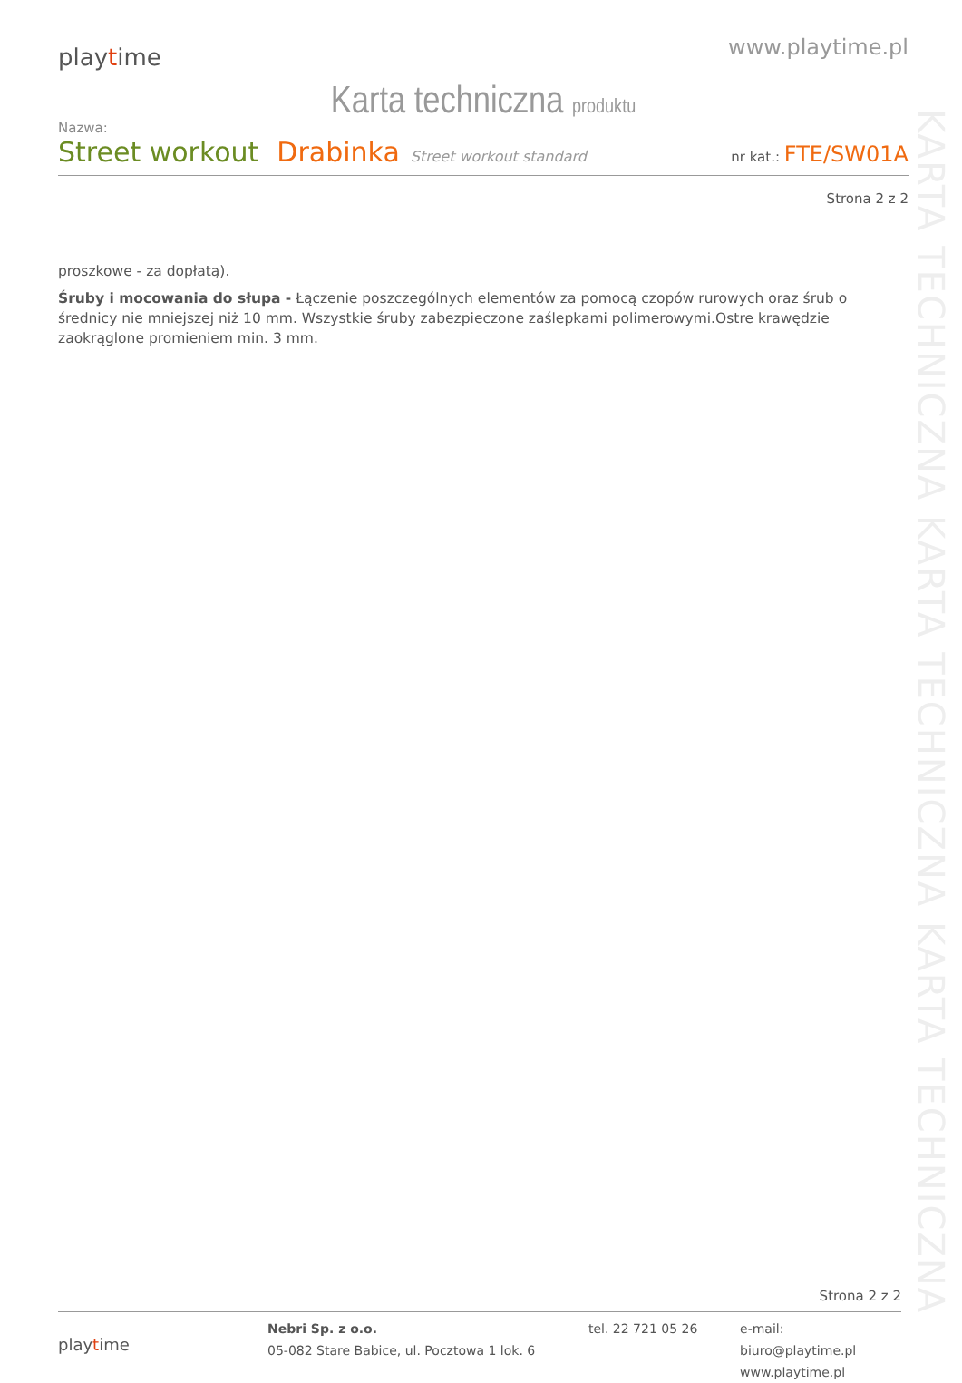playtime
www.playtime.pl
Karta techniczna produktu
Nazwa:
Street workout Drabinka Street workout standard nr kat.: FTE/SW01A
Strona 2 z 2
proszkowe - za dopłatą).
Śruby i mocowania do słupa - Łączenie poszczególnych elementów za pomocą czopów rurowych oraz śrub o średnicy nie mniejszej niż 10 mm. Wszystkie śruby zabezpieczone zaślepkami polimerowymi.Ostre krawędzie zaokrąglone promieniem min. 3 mm.
KARTA TECHNICZNA KARTA TECHNICZNA KARTA TECHNICZNA
Strona 2 z 2
playtime
Nebri Sp. z o.o.
05-082 Stare Babice, ul. Pocztowa 1 lok. 6
tel. 22 721 05 26 e-mail: biuro@playtime.pl
www.playtime.pl